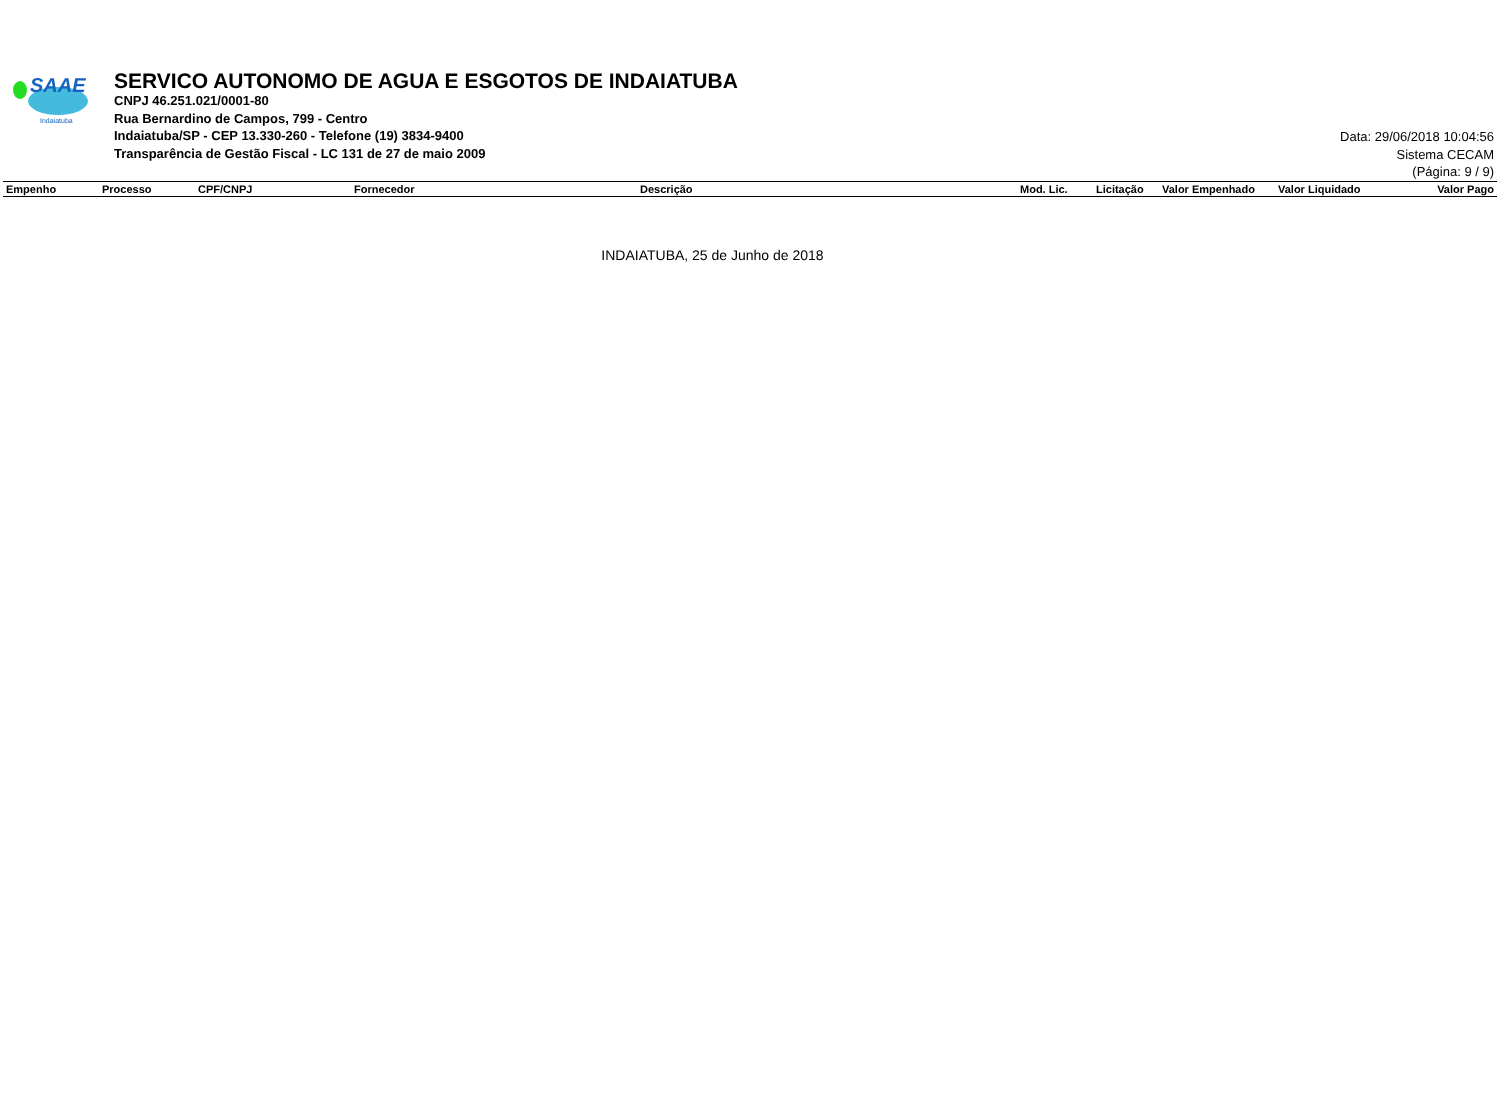SAAE
Indaiatuba
SERVICO AUTONOMO DE AGUA E ESGOTOS DE INDAIATUBA
CNPJ 46.251.021/0001-80
Rua Bernardino de Campos, 799 - Centro
Indaiatuba/SP - CEP 13.330-260 - Telefone (19) 3834-9400
Transparência de Gestão Fiscal - LC 131 de 27 de maio 2009
Data: 29/06/2018 10:04:56
Sistema CECAM
(Página: 9 / 9)
| Empenho | Processo | CPF/CNPJ | Fornecedor | Descrição | Mod. Lic. | Licitação | Valor Empenhado | Valor Liquidado | Valor Pago |
| --- | --- | --- | --- | --- | --- | --- | --- | --- | --- |
INDAIATUBA, 25 de Junho de 2018